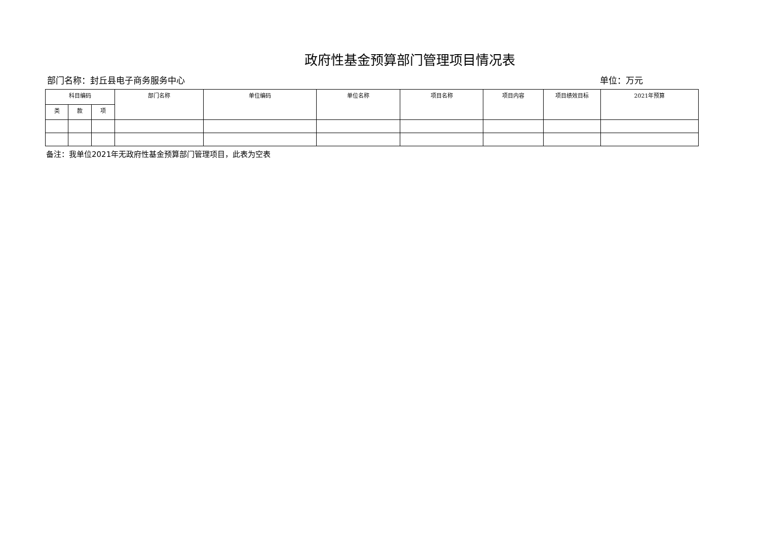政府性基金预算部门管理项目情况表
部门名称：封丘县电子商务服务中心 单位：万元
| 科目编码 | | | 部门名称 | 单位编码 | 单位名称 | 项目名称 | 项目内容 | 项目绩效目标 | 2021年预算 |
| --- | --- | --- | --- | --- | --- | --- | --- | --- | --- |
| 类 | 款 | 项 | | | | | | | |
备注：我单位2021年无政府性基金预算部门管理项目，此表为空表